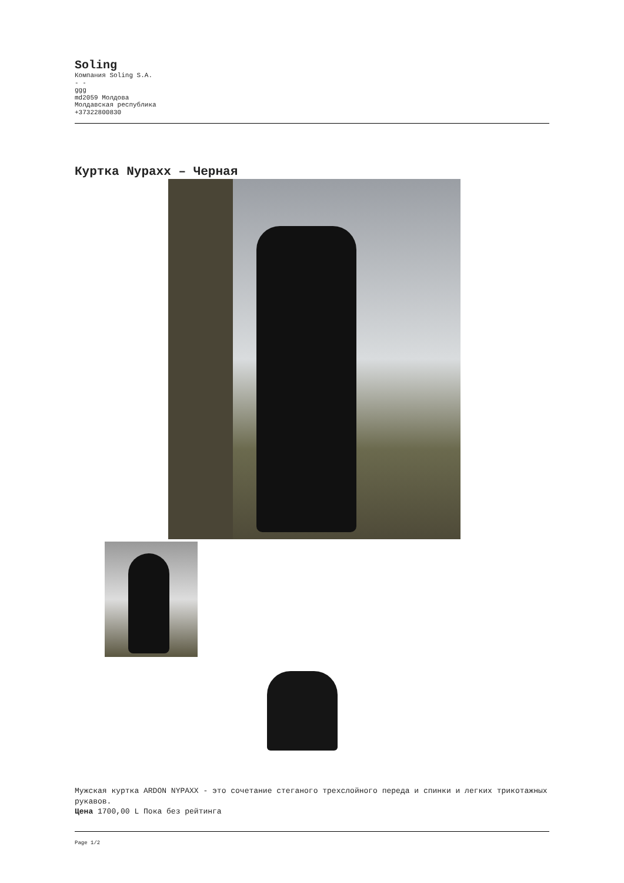Soling
Компания Soling S.A.
- -
ggg
md2059 Молдова
Молдавская республика
+37322800830
Куртка Nypaxx – Черная
Мужская куртка ARDON NYPAXX - это сочетание стеганого трехслойного переда и спинки и легких трикотажных рукавов.
Цена 1700,00 L Пока без рейтинга
Page 1/2